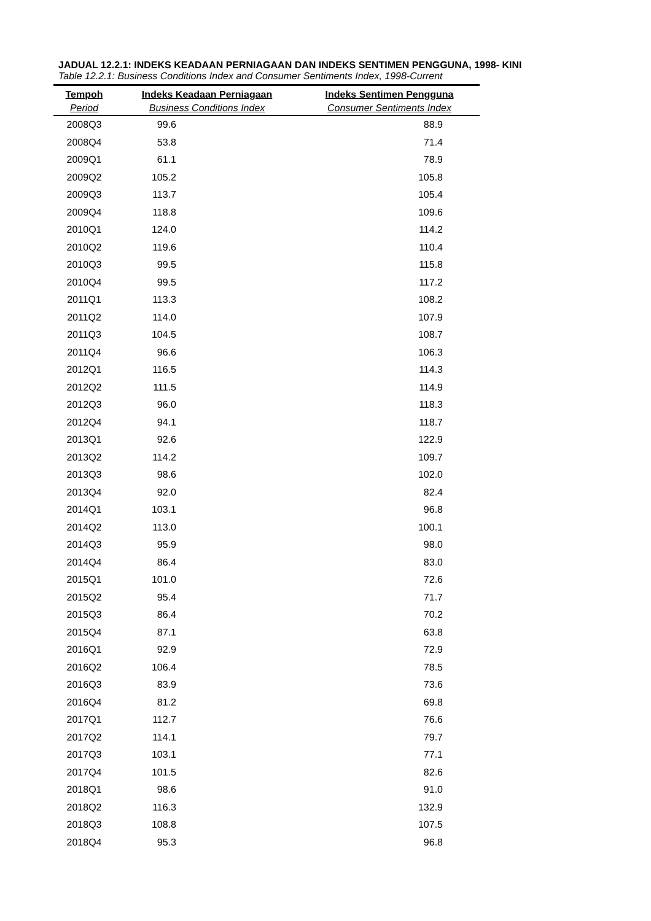JADUAL 12.2.1: INDEKS KEADAAN PERNIAGAAN DAN INDEKS SENTIMEN PENGGUNA, 1998- KINI
Table 12.2.1: Business Conditions Index and Consumer Sentiments Index, 1998-Current
| Tempoh | Indeks Keadaan Perniagaan | Indeks Sentimen Pengguna |
| --- | --- | --- |
| Period | Business Conditions Index | Consumer Sentiments Index |
| 2008Q3 | 99.6 | 88.9 |
| 2008Q4 | 53.8 | 71.4 |
| 2009Q1 | 61.1 | 78.9 |
| 2009Q2 | 105.2 | 105.8 |
| 2009Q3 | 113.7 | 105.4 |
| 2009Q4 | 118.8 | 109.6 |
| 2010Q1 | 124.0 | 114.2 |
| 2010Q2 | 119.6 | 110.4 |
| 2010Q3 | 99.5 | 115.8 |
| 2010Q4 | 99.5 | 117.2 |
| 2011Q1 | 113.3 | 108.2 |
| 2011Q2 | 114.0 | 107.9 |
| 2011Q3 | 104.5 | 108.7 |
| 2011Q4 | 96.6 | 106.3 |
| 2012Q1 | 116.5 | 114.3 |
| 2012Q2 | 111.5 | 114.9 |
| 2012Q3 | 96.0 | 118.3 |
| 2012Q4 | 94.1 | 118.7 |
| 2013Q1 | 92.6 | 122.9 |
| 2013Q2 | 114.2 | 109.7 |
| 2013Q3 | 98.6 | 102.0 |
| 2013Q4 | 92.0 | 82.4 |
| 2014Q1 | 103.1 | 96.8 |
| 2014Q2 | 113.0 | 100.1 |
| 2014Q3 | 95.9 | 98.0 |
| 2014Q4 | 86.4 | 83.0 |
| 2015Q1 | 101.0 | 72.6 |
| 2015Q2 | 95.4 | 71.7 |
| 2015Q3 | 86.4 | 70.2 |
| 2015Q4 | 87.1 | 63.8 |
| 2016Q1 | 92.9 | 72.9 |
| 2016Q2 | 106.4 | 78.5 |
| 2016Q3 | 83.9 | 73.6 |
| 2016Q4 | 81.2 | 69.8 |
| 2017Q1 | 112.7 | 76.6 |
| 2017Q2 | 114.1 | 79.7 |
| 2017Q3 | 103.1 | 77.1 |
| 2017Q4 | 101.5 | 82.6 |
| 2018Q1 | 98.6 | 91.0 |
| 2018Q2 | 116.3 | 132.9 |
| 2018Q3 | 108.8 | 107.5 |
| 2018Q4 | 95.3 | 96.8 |